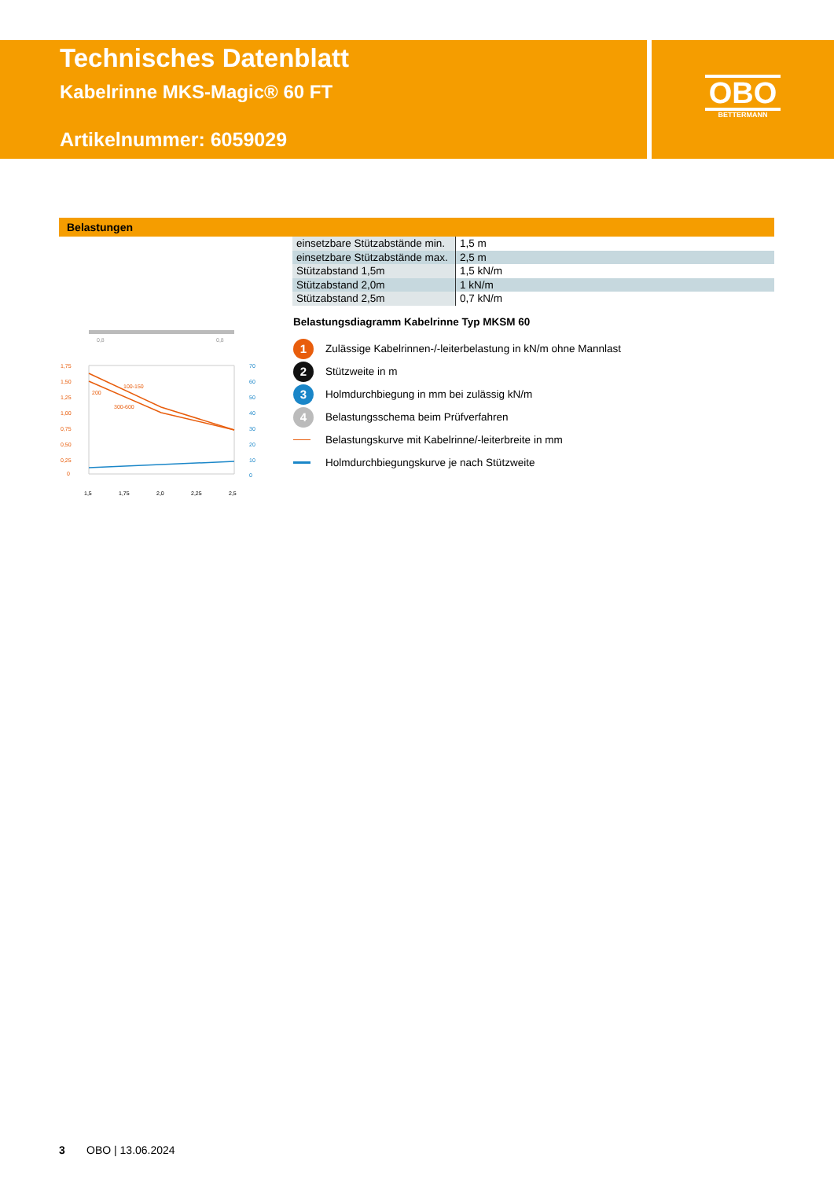Technisches Datenblatt
Kabelrinne MKS-Magic® 60 FT
Artikelnummer: 6059029
OBO
BETTERMANN
Belastungen
| einsetzbare Stützabstände min. | 1,5 m |
| einsetzbare Stützabstände max. | 2,5 m |
| Stützabstand 1,5m | 1,5 kN/m |
| Stützabstand 2,0m | 1 kN/m |
| Stützabstand 2,5m | 0,7 kN/m |
0,8
0,8
1,75
1,50
1,25
1,00
0,75
0,50
0,25
0
70
60
50
40
30
20
10
0
100-150
200
300-600
1,5
1,75
2,0
2,25
2,5
Belastungsdiagramm Kabelrinne Typ MKSM 60
1 Zulässige Kabelrinnen-/-leiterbelastung in kN/m ohne Mannlast
2 Stützweite in m
3 Holmdurchbiegung in mm bei zulässig kN/m
4 Belastungsschema beim Prüfverfahren
Belastungskurve mit Kabelrinne/-leiterbreite in mm
Holmdurchbiegungskurve je nach Stützweite
3 OBO | 13.06.2024